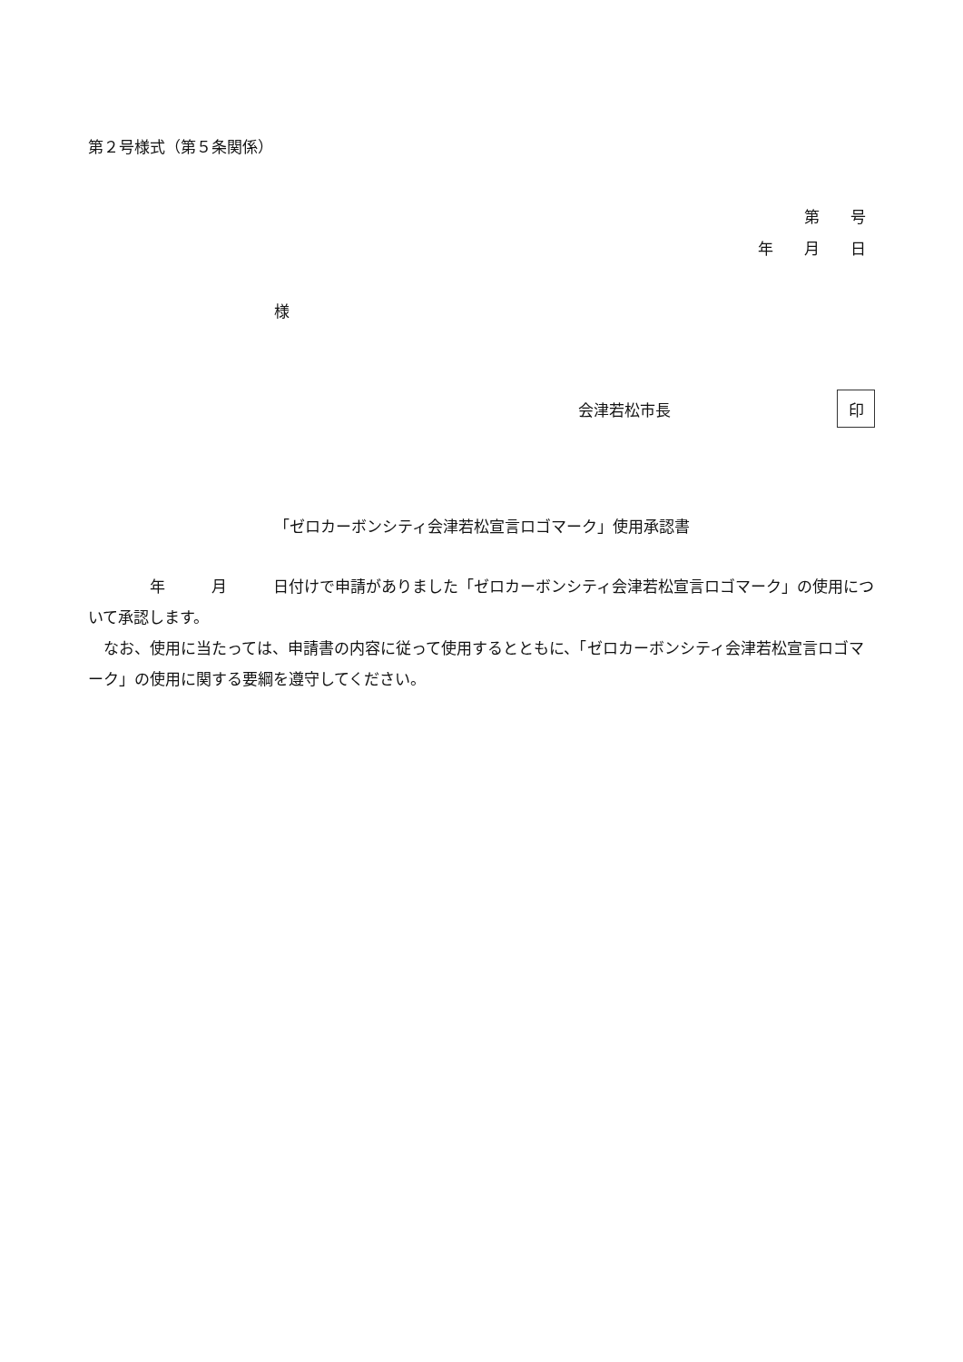第２号様式（第５条関係）
第　　号
年　　月　　日
様
会津若松市長 印
「ゼロカーボンシティ会津若松宣言ロゴマーク」使用承認書
　　　　年　　　月　　　日付けで申請がありました「ゼロカーボンシティ会津若松宣言ロゴマーク」の使用について承認します。
　なお、使用に当たっては、申請書の内容に従って使用するとともに、「ゼロカーボンシティ会津若松宣言ロゴマーク」の使用に関する要綱を遵守してください。